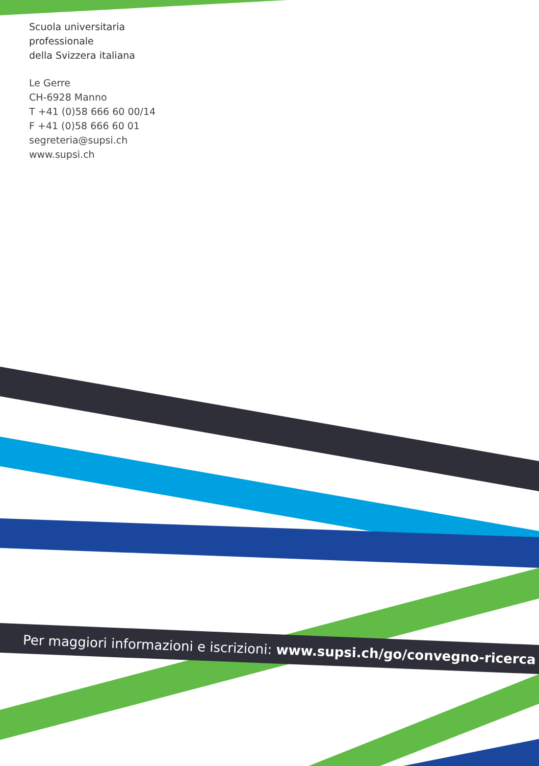Scuola universitaria
professionale
della Svizzera italiana
Le Gerre
CH-6928 Manno
T +41 (0)58 666 60 00/14
F +41 (0)58 666 60 01
segreteria@supsi.ch
www.supsi.ch
Per maggiori informazioni e iscrizioni: www.supsi.ch/go/convegno-ricerca